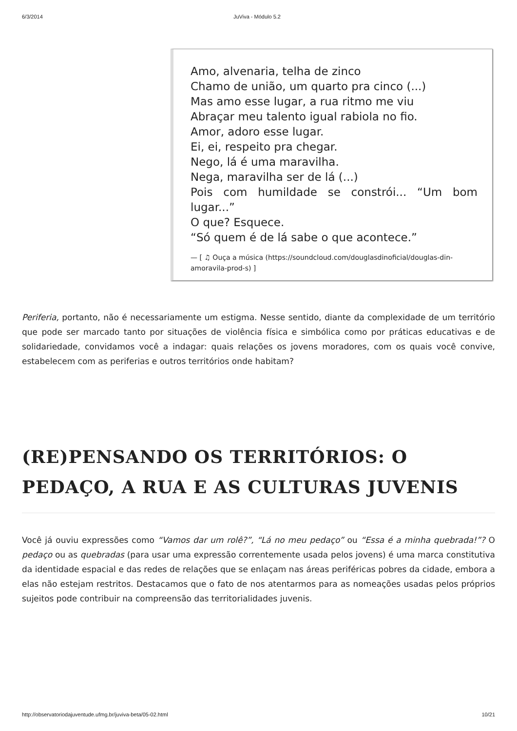6/3/2014 JuViva - Módulo 5.2
Amo, alvenaria, telha de zinco
Chamo de união, um quarto pra cinco (...)
Mas amo esse lugar, a rua ritmo me viu
Abraçar meu talento igual rabiola no fio.
Amor, adoro esse lugar.
Ei, ei, respeito pra chegar.
Nego, lá é uma maravilha.
Nega, maravilha ser de lá (...)
Pois com humildade se constrói... “Um bom lugar...”
O que? Esquece.
“Só quem é de lá sabe o que acontece.”
— [ ♫ Ouça a música (https://soundcloud.com/douglasdinoficial/douglas-din-amoravila-prod-s) ]
Periferia, portanto, não é necessariamente um estigma. Nesse sentido, diante da complexidade de um território que pode ser marcado tanto por situações de violência física e simbólica como por práticas educativas e de solidariedade, convidamos você a indagar: quais relações os jovens moradores, com os quais você convive, estabelecem com as periferias e outros territórios onde habitam?
(RE)PENSANDO OS TERRITÓRIOS: O PEDAÇO, A RUA E AS CULTURAS JUVENIS
Você já ouviu expressões como “Vamos dar um rolê?”, “Lá no meu pedaço” ou “Essa é a minha quebrada!”? O pedaço ou as quebradas (para usar uma expressão correntemente usada pelos jovens) é uma marca constitutiva da identidade espacial e das redes de relações que se enlaçam nas áreas periféricas pobres da cidade, embora a elas não estejam restritos. Destacamos que o fato de nos atentarmos para as nomeações usadas pelos próprios sujeitos pode contribuir na compreensão das territorialidades juvenis.
http://observatoriodajuventude.ufmg.br/juviva-beta/05-02.html 10/21